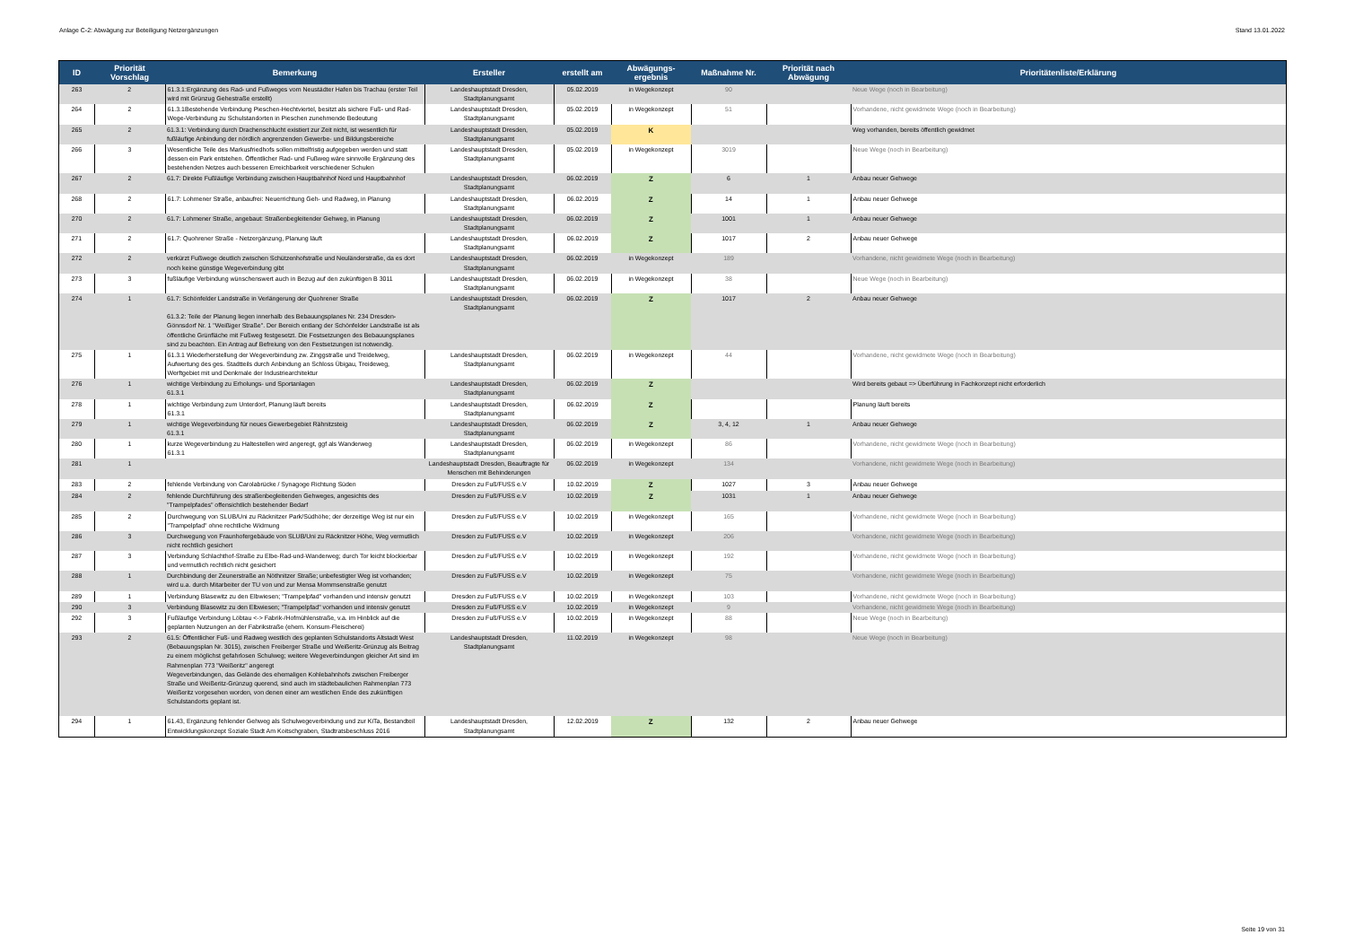Anlage C-2: Abwägung zur Beteiligung Netzergänzungen Stand 13.01.2022
| ID | Priorität Vorschlag | Bemerkung | Ersteller | erstellt am | Abwägungs-ergebnis | Maßnahme Nr. | Priorität nach Abwägung | Prioritätenliste/Erklärung |
| --- | --- | --- | --- | --- | --- | --- | --- | --- |
| 263 | 2 | 61.3.1:Ergänzung des Rad- und Fußweges vom Neustädter Hafen bis Trachau (erster Teil wird mit Grünzug Gehestraße erstellt) | Landeshauptstadt Dresden, Stadtplanungsamt | 05.02.2019 | in Wegekonzept | 90 | | Neue Wege (noch in Bearbeitung) |
| 264 | 2 | 61.3.1Bestehende Verbindung Pieschen-Hechtviertel, besitzt als sichere Fuß- und Rad-Wege-Verbindung zu Schulstandorten in Pieschen zunehmende Bedeutung | Landeshauptstadt Dresden, Stadtplanungsamt | 05.02.2019 | in Wegekonzept | 51 | | Vorhandene, nicht gewidmete Wege (noch in Bearbeitung) |
| 265 | 2 | 61.3.1: Verbindung durch Drachenschlucht existiert zur Zeit nicht, ist wesentlich für fußläufige Anbindung der nördlich angrenzenden Gewerbe- und Bildungsbereiche | Landeshauptstadt Dresden, Stadtplanungsamt | 05.02.2019 | K | | | Weg vorhanden, bereits öffentlich gewidmet |
| 266 | 3 | Wesentliche Teile des Markusfriedhofs sollen mittelfristig aufgegeben werden und statt dessen ein Park entstehen. Öffentlicher Rad- und Fußweg wäre sinnvolle Ergänzung des bestehenden Netzes auch besseren Erreichbarkeit verschiedener Schulen | Landeshauptstadt Dresden, Stadtplanungsamt | 05.02.2019 | in Wegekonzept | 3019 | | Neue Wege (noch in Bearbeitung) |
| 267 | 2 | 61.7: Direkte Fußläufige Verbindung zwischen Hauptbahnhof Nord und Hauptbahnhof | Landeshauptstadt Dresden, Stadtplanungsamt | 06.02.2019 | Z | 6 | 1 | Anbau neuer Gehwege |
| 268 | 2 | 61.7: Lohmener Straße, anbaufrei: Neuerrichtung Geh- und Radweg, in Planung | Landeshauptstadt Dresden, Stadtplanungsamt | 06.02.2019 | Z | 14 | 1 | Anbau neuer Gehwege |
| 270 | 2 | 61.7: Lohmener Straße, angebaut: Straßenbegleitender Gehweg, in Planung | Landeshauptstadt Dresden, Stadtplanungsamt | 06.02.2019 | Z | 1001 | 1 | Anbau neuer Gehwege |
| 271 | 2 | 61.7: Quohrener Straße - Netzergänzung, Planung läuft | Landeshauptstadt Dresden, Stadtplanungsamt | 06.02.2019 | Z | 1017 | 2 | Anbau neuer Gehwege |
| 272 | 2 | verkürzt Fußwege deutlich zwischen Schützenhofstraße und Neuländerstraße, da es dort noch keine günstige Wegeverbindung gibt | Landeshauptstadt Dresden, Stadtplanungsamt | 06.02.2019 | in Wegekonzept | 189 | | Vorhandene, nicht gewidmete Wege (noch in Bearbeitung) |
| 273 | 3 | fußläufige Verbindung wünschenswert auch in Bezug auf den zukünftigen B 3011 | Landeshauptstadt Dresden, Stadtplanungsamt | 06.02.2019 | in Wegekonzept | 38 | | Neue Wege (noch in Bearbeitung) |
| 274 | 1 | 61.7: Schönfelder Landstraße in Verlängerung der Quohrener Straße 61.3.2: Teile der Planung liegen innerhalb des Bebauungsplanes Nr. 234 Dresden-Gönnsdorf Nr. 1 "Weißiger Straße". Der Bereich entlang der Schönfelder Landstraße ist als öffentliche Grünfläche mit Fußweg festgesetzt. Die Festsetzungen des Bebauungsplanes sind zu beachten. Ein Antrag auf Befreiung von den Festsetzungen ist notwendig. | Landeshauptstadt Dresden, Stadtplanungsamt | 06.02.2019 | Z | 1017 | 2 | Anbau neuer Gehwege |
| 275 | 1 | 61.3.1 Wiederherstellung der Wegeverbindung zw. Zinggstraße und Treidelweg, Aufwertung des ges. Stadtteils durch Anbindung an Schloss Übigau, Treideweg, Werftgebiet mit und Denkmale der Industriearchitektur | Landeshauptstadt Dresden, Stadtplanungsamt | 06.02.2019 | in Wegekonzept | 44 | | Vorhandene, nicht gewidmete Wege (noch in Bearbeitung) |
| 276 | 1 | wichtige Verbindung zu Erholungs- und Sportanlagen 61.3.1 | Landeshauptstadt Dresden, Stadtplanungsamt | 06.02.2019 | Z | | | Wird bereits gebaut => Überführung in Fachkonzept nicht erforderlich |
| 278 | 1 | wichtige Verbindung zum Unterdorf, Planung läuft bereits 61.3.1 | Landeshauptstadt Dresden, Stadtplanungsamt | 06.02.2019 | Z | | | Planung läuft bereits |
| 279 | 1 | wichtige Wegeverbindung für neues Gewerbegebiet Rähnitzsteig 61.3.1 | Landeshauptstadt Dresden, Stadtplanungsamt | 06.02.2019 | Z | 3, 4, 12 | 1 | Anbau neuer Gehwege |
| 280 | 1 | kurze Wegeverbindung zu Haltestellen wird angeregt, ggf als Wanderweg 61.3.1 | Landeshauptstadt Dresden, Stadtplanungsamt | 06.02.2019 | in Wegekonzept | 86 | | Vorhandene, nicht gewidmete Wege (noch in Bearbeitung) |
| 281 | 1 | | Landeshauptstadt Dresden, Beauftragte für Menschen mit Behinderungen | 06.02.2019 | in Wegekonzept | 134 | | Vorhandene, nicht gewidmete Wege (noch in Bearbeitung) |
| 283 | 2 | fehlende Verbindung von Carolabrücke / Synagoge Richtung Süden | Dresden zu Fuß/FUSS e.V | 10.02.2019 | Z | 1027 | 3 | Anbau neuer Gehwege |
| 284 | 2 | fehlende Durchführung des straßenbegleitenden Gehweges, angesichts des "Trampelpfades" offensichtlich bestehender Bedarf | Dresden zu Fuß/FUSS e.V | 10.02.2019 | Z | 1031 | 1 | Anbau neuer Gehwege |
| 285 | 2 | Durchwegung von SLUB/Uni zu Räcknitzer Park/Südhöhe; der derzeitige Weg ist nur ein "Trampelpfad" ohne rechtliche Widmung | Dresden zu Fuß/FUSS e.V | 10.02.2019 | in Wegekonzept | 165 | | Vorhandene, nicht gewidmete Wege (noch in Bearbeitung) |
| 286 | 3 | Durchwegung von Fraunhofergebäude von SLUB/Uni zu Räcknitzer Höhe, Weg vermutlich nicht rechtlich gesichert | Dresden zu Fuß/FUSS e.V | 10.02.2019 | in Wegekonzept | 206 | | Vorhandene, nicht gewidmete Wege (noch in Bearbeitung) |
| 287 | 3 | Verbindung Schlachthof-Straße zu Elbe-Rad-und-Wanderweg; durch Tor leicht blockierbar und vermutlich rechtlich nicht gesichert | Dresden zu Fuß/FUSS e.V | 10.02.2019 | in Wegekonzept | 192 | | Vorhandene, nicht gewidmete Wege (noch in Bearbeitung) |
| 288 | 1 | Durchbindung der Zeunerstraße an Nöthnitzer Straße; unbefestigter Weg ist vorhanden; wird u.a. durch Mitarbeiter der TU von und zur Mensa Mommsenstraße genutzt | Dresden zu Fuß/FUSS e.V | 10.02.2019 | in Wegekonzept | 75 | | Vorhandene, nicht gewidmete Wege (noch in Bearbeitung) |
| 289 | 1 | Verbindung Blasewitz zu den Elbwiesen; "Trampelpfad" vorhanden und intensiv genutzt | Dresden zu Fuß/FUSS e.V | 10.02.2019 | in Wegekonzept | 103 | | Vorhandene, nicht gewidmete Wege (noch in Bearbeitung) |
| 290 | 3 | Verbindung Blasewitz zu den Elbwiesen; "Trampelpfad" vorhanden und intensiv genutzt | Dresden zu Fuß/FUSS e.V | 10.02.2019 | in Wegekonzept | 9 | | Vorhandene, nicht gewidmete Wege (noch in Bearbeitung) |
| 292 | 3 | Fußläufige Verbindung Löbtau <-> Fabrik-/Hofmühlenstraße, v.a. im Hinblick auf die geplanten Nutzungen an der Fabrikstraße (ehem. Konsum-Fleischerei) | Dresden zu Fuß/FUSS e.V | 10.02.2019 | in Wegekonzept | 88 | | Neue Wege (noch in Bearbeitung) |
| 293 | 2 | 61.5: Öffentlicher Fuß- und Radweg westlich des geplanten Schulstandorts Altstadt West (Bebauungsplan Nr. 3015), zwischen Freiberger Straße und Weißeritz-Grünzug als Beitrag zu einem möglichst gefahrlosen Schulweg; weitere Wegeverbindungen gleicher Art sind im Rahmenplan 773 "Weißeritz" angeregt Wegeverbindungen, das Gelände des ehemaligen Kohlebahnhofs zwischen Freiberger Straße und Weißeritz-Grünzug querend, sind auch im städtebaulichen Rahmenplan 773 Weißeritz vorgesehen worden, von denen einer am westlichen Ende des zukünftigen Schulstandorts geplant ist. | Landeshauptstadt Dresden, Stadtplanungsamt | 11.02.2019 | in Wegekonzept | 98 | | Neue Wege (noch in Bearbeitung) |
| 294 | 1 | 61.43, Ergänzung fehlender Gehweg als Schulwegeverbindung und zur KiTa, Bestandteil Entwicklungskonzept Soziale Stadt Am Koitschgraben, Stadtratsbeschluss 2016 | Landeshauptstadt Dresden, Stadtplanungsamt | 12.02.2019 | Z | 132 | 2 | Anbau neuer Gehwege |
Seite 19 von 31